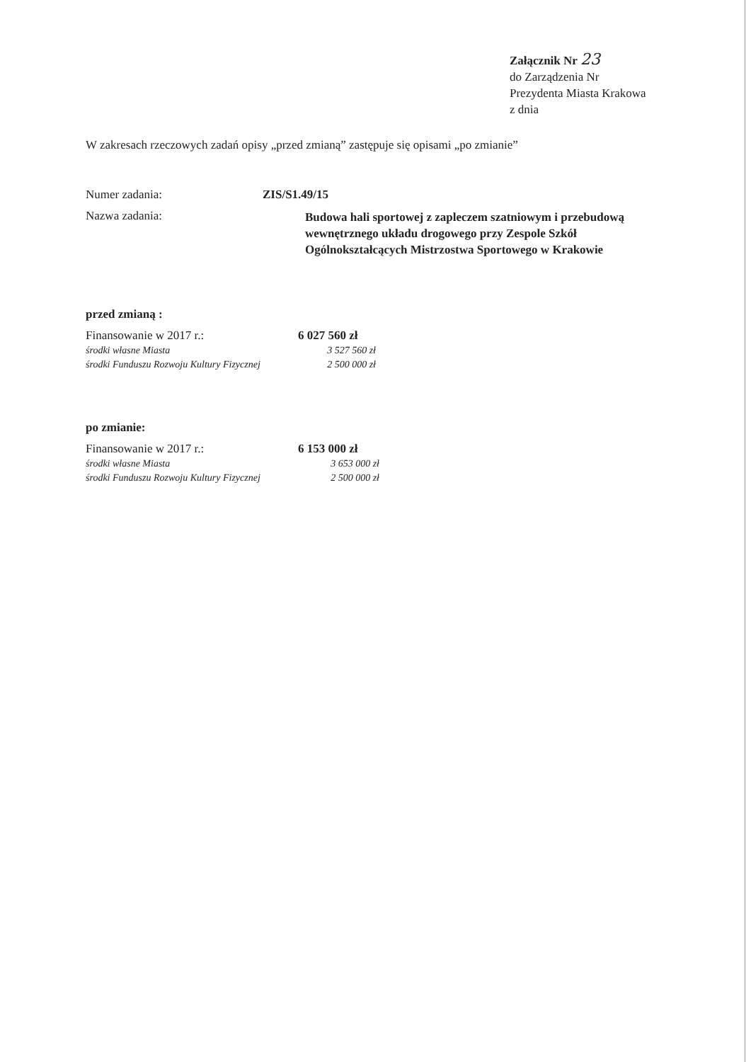Załącznik Nr 23
do Zarządzenia Nr
Prezydenta Miasta Krakowa
z dnia
W zakresach rzeczowych zadań opisy „przed zmianą” zastępuje się opisami „po zmianie”
Numer zadania: ZIS/S1.49/15
Nazwa zadania:
Budowa hali sportowej z zapleczem szatniowym i przebudową
wewnętrznego układu drogowego przy Zespole Szkół
Ogólnokształcących Mistrzostwa Sportowego w Krakowie
przed zmianą :
Finansowanie w 2017 r.: 6 027 560 zł
środki własne Miasta 3 527 560 zł
środki Funduszu Rozwoju Kultury Fizycznej
2 500 000 zł
po zmianie:
Finansowanie w 2017 r.: 6 153 000 zł
środki własne Miasta 3 653 000 zł
środki Funduszu Rozwoju Kultury Fizycznej
2 500 000 zł